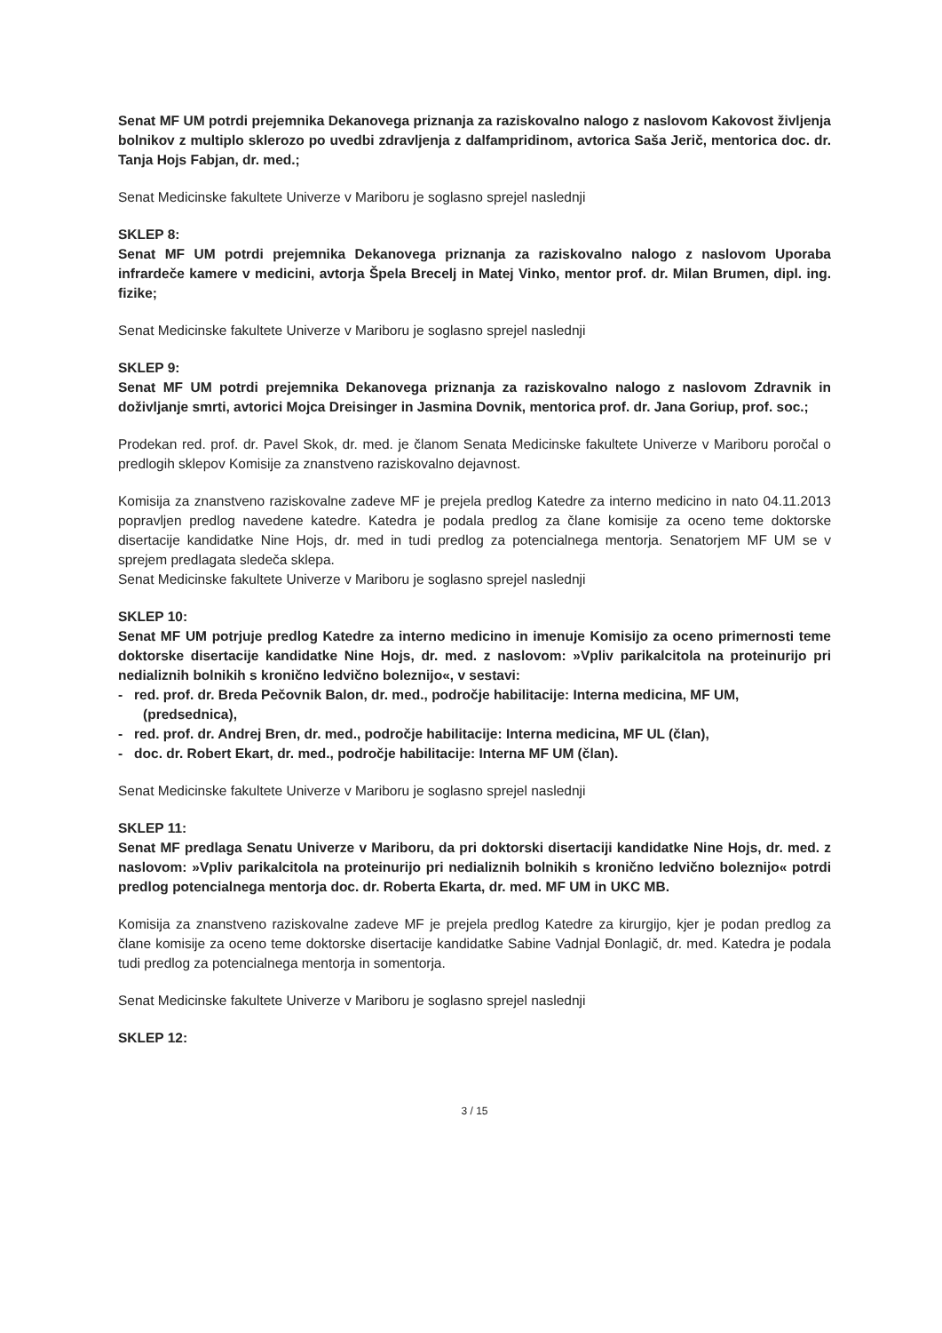Senat MF UM potrdi prejemnika Dekanovega priznanja za raziskovalno nalogo z naslovom Kakovost življenja bolnikov z multiplo sklerozo po uvedbi zdravljenja z dalfampridinom, avtorica Saša Jerič, mentorica doc. dr. Tanja Hojs Fabjan, dr. med.;
Senat Medicinske fakultete Univerze v Mariboru je soglasno sprejel naslednji
SKLEP 8:
Senat MF UM potrdi prejemnika Dekanovega priznanja za raziskovalno nalogo z naslovom Uporaba infrardeče kamere v medicini, avtorja Špela Brecelj in Matej Vinko, mentor prof. dr. Milan Brumen, dipl. ing. fizike;
Senat Medicinske fakultete Univerze v Mariboru je soglasno sprejel naslednji
SKLEP 9:
Senat MF UM potrdi prejemnika Dekanovega priznanja za raziskovalno nalogo z naslovom Zdravnik in doživljanje smrti, avtorici Mojca Dreisinger in Jasmina Dovnik, mentorica prof. dr. Jana Goriup, prof. soc.;
Prodekan red. prof. dr. Pavel Skok, dr. med. je članom Senata Medicinske fakultete Univerze v Mariboru poročal o predlogih sklepov Komisije za znanstveno raziskovalno dejavnost.
Komisija za znanstveno raziskovalne zadeve MF je prejela predlog Katedre za interno medicino in nato 04.11.2013 popravljen predlog navedene katedre. Katedra je podala predlog za člane komisije za oceno teme doktorske disertacije kandidatke Nine Hojs, dr. med in tudi predlog za potencialnega mentorja. Senatorjem MF UM se v sprejem predlagata sledeča sklepa.
Senat Medicinske fakultete Univerze v Mariboru je soglasno sprejel naslednji
SKLEP 10:
Senat MF UM potrjuje predlog Katedre za interno medicino in imenuje Komisijo za oceno primernosti teme doktorske disertacije kandidatke Nine Hojs, dr. med. z naslovom: »Vpliv parikalcitola na proteinurijo pri nedializnih bolnikih s kronično ledvično boleznijo«, v sestavi:
- red. prof. dr. Breda Pečovnik Balon, dr. med., področje habilitacije: Interna medicina, MF UM, (predsednica),
- red. prof. dr. Andrej Bren, dr. med., področje habilitacije: Interna medicina, MF UL (član),
- doc. dr. Robert Ekart, dr. med., področje habilitacije: Interna MF UM (član).
Senat Medicinske fakultete Univerze v Mariboru je soglasno sprejel naslednji
SKLEP 11:
Senat MF predlaga Senatu Univerze v Mariboru, da pri doktorski disertaciji kandidatke Nine Hojs, dr. med. z naslovom: »Vpliv parikalcitola na proteinurijo pri nedializnih bolnikih s kronično ledvično boleznijo« potrdi predlog potencialnega mentorja doc. dr. Roberta Ekarta, dr. med. MF UM in UKC MB.
Komisija za znanstveno raziskovalne zadeve MF je prejela predlog Katedre za kirurgijo, kjer je podan predlog za člane komisije za oceno teme doktorske disertacije kandidatke Sabine Vadnjal Đonlagič, dr. med. Katedra je podala tudi predlog za potencialnega mentorja in somentorja.
Senat Medicinske fakultete Univerze v Mariboru je soglasno sprejel naslednji
SKLEP 12:
3 / 15